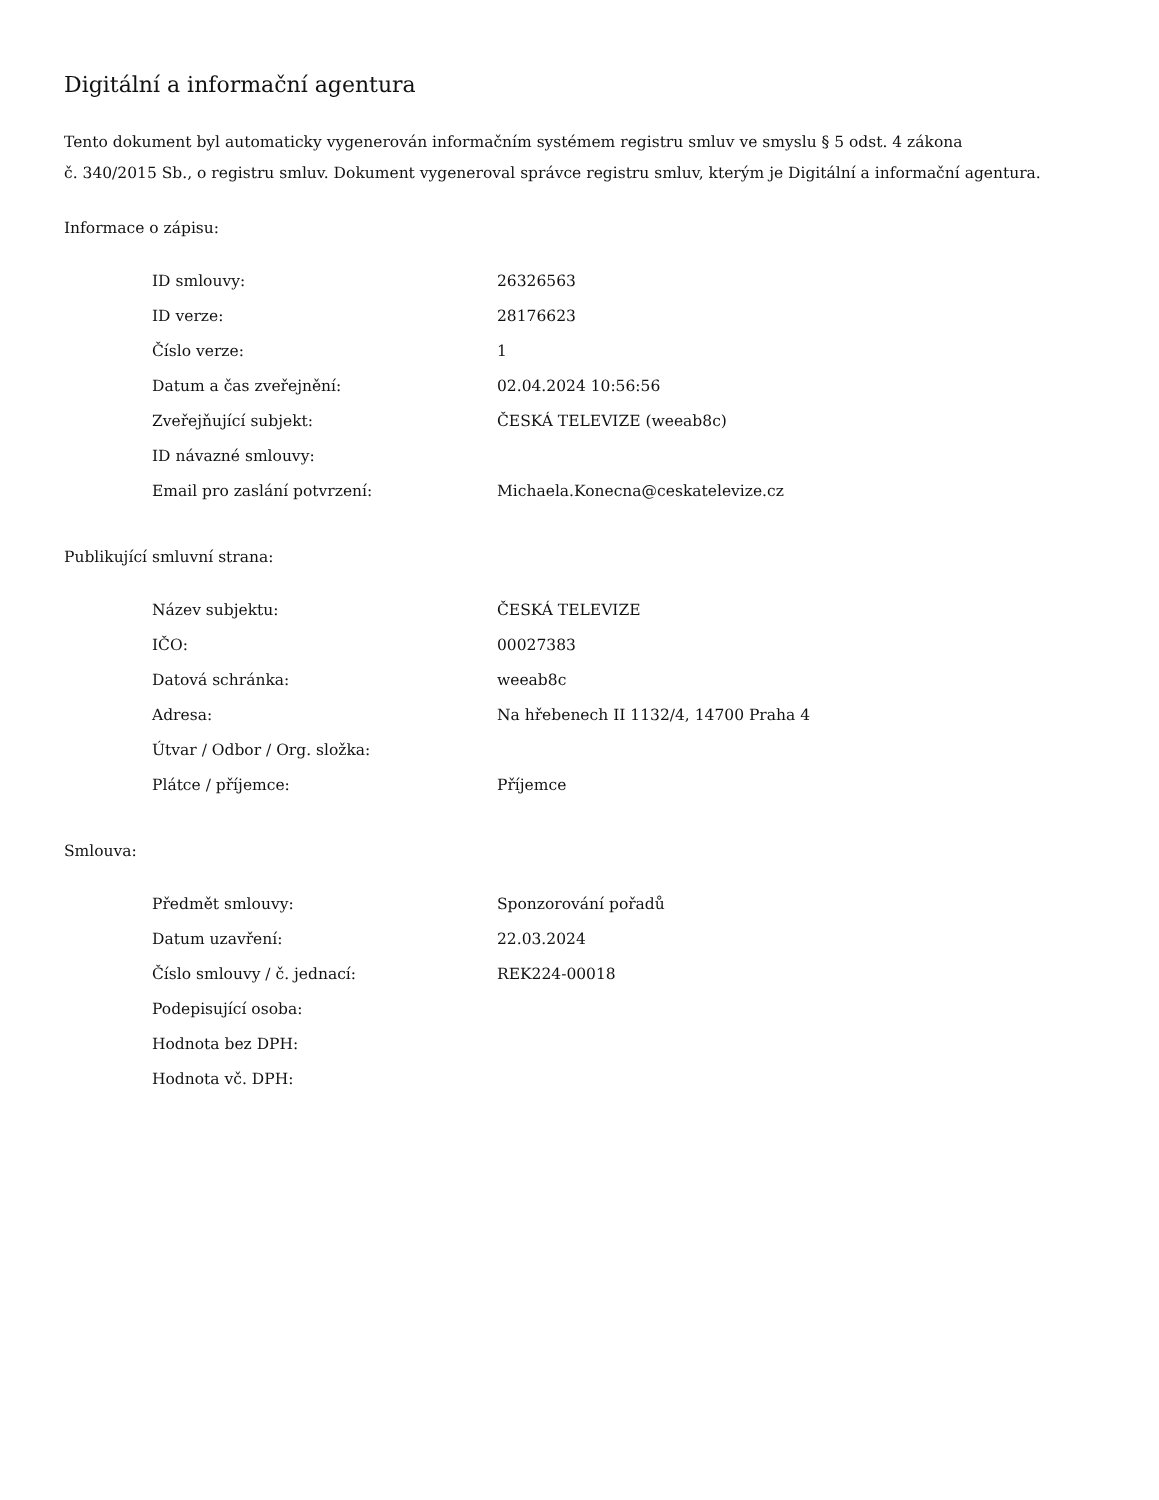Digitální a informační agentura
Tento dokument byl automaticky vygenerován informačním systémem registru smluv ve smyslu § 5 odst. 4 zákona
č. 340/2015 Sb., o registru smluv. Dokument vygeneroval správce registru smluv, kterým je Digitální a informační agentura.
Informace o zápisu:
| ID smlouvy: | 26326563 |
| ID verze: | 28176623 |
| Číslo verze: | 1 |
| Datum a čas zveřejnění: | 02.04.2024 10:56:56 |
| Zveřejňující subjekt: | ČESKÁ TELEVIZE (weeab8c) |
| ID návazné smlouvy: | |
| Email pro zaslání potvrzení: | Michaela.Konecna@ceskatelevize.cz |
Publikující smluvní strana:
| Název subjektu: | ČESKÁ TELEVIZE |
| IČO: | 00027383 |
| Datová schránka: | weeab8c |
| Adresa: | Na hřebenech II 1132/4, 14700 Praha 4 |
| Útvar / Odbor / Org. složka: | |
| Plátce / příjemce: | Příjemce |
Smlouva:
| Předmět smlouvy: | Sponzorování pořadů |
| Datum uzavření: | 22.03.2024 |
| Číslo smlouvy / č. jednací: | REK224-00018 |
| Podepisující osoba: | |
| Hodnota bez DPH: | |
| Hodnota vč. DPH: | |